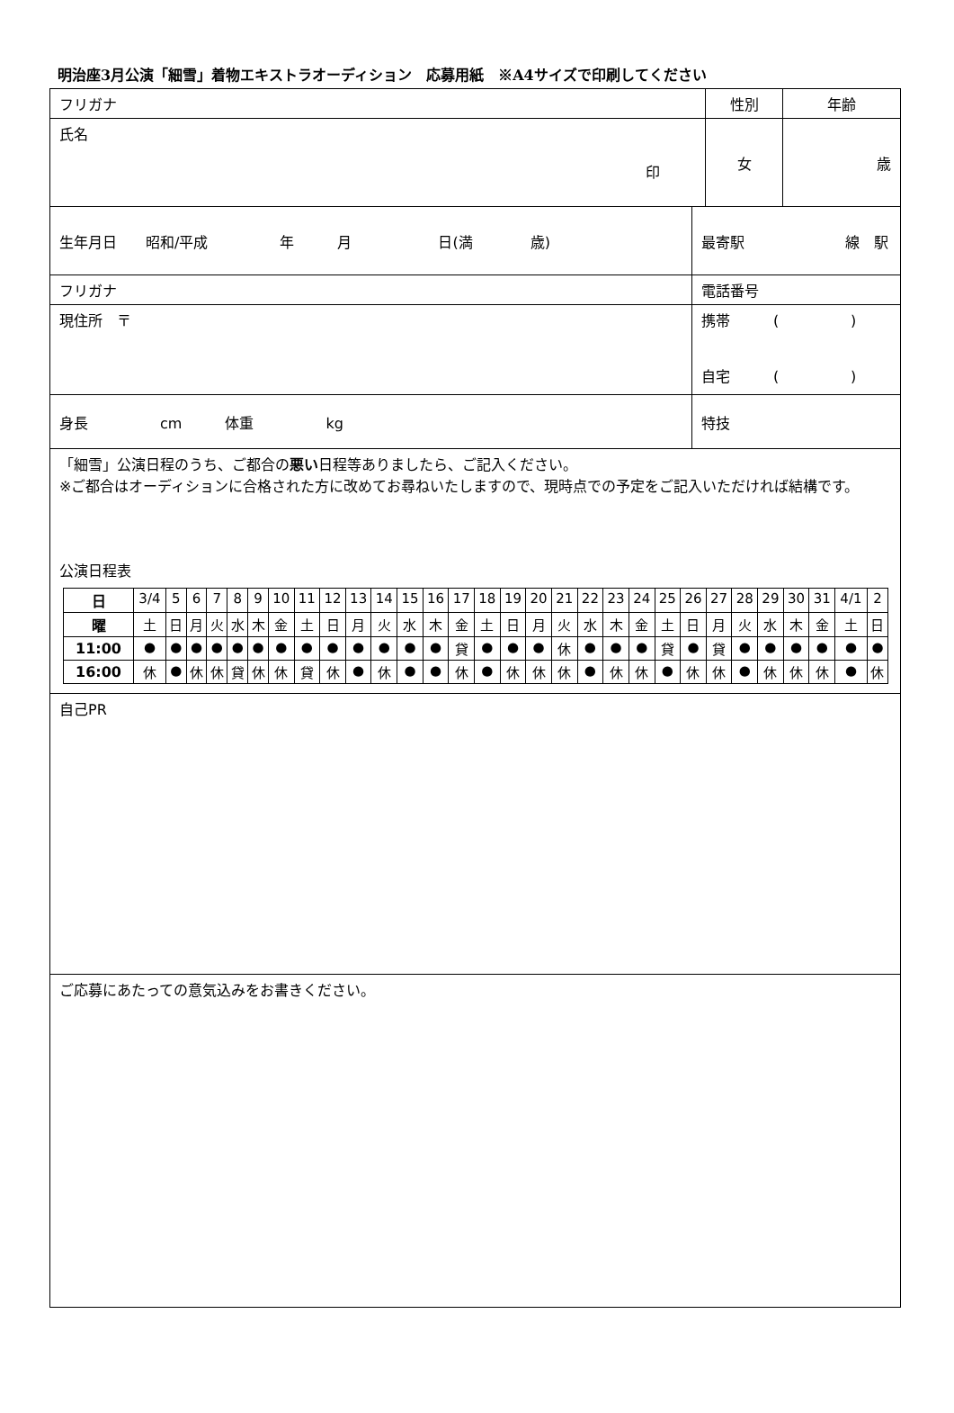明治座3月公演「細雪」着物エキストラオーディション　応募用紙　※A4サイズで印刷してください
| フリガナ | | | | 性別 | 年齢 |
| 氏名 印 | | | | 女 | 歳 |
| 生年月日 昭和/平成 年 月 日(満 歳) | | | 最寄駅 線 駅 | | |
| フリガナ | | 電話番号 | | | |
| 現住所 〒 | | 携帯 ( ) 自宅 ( ) | | | |
| 身長 cm 体重 kg | 特技 | | | | |
| 「細雪」公演日程のうち、ご都合の 悪い 日程等ありましたら、ご記入ください。 ※ご都合はオーディションに合格された方に改めてお尋ねいたしますので、現時点での予定をご記入いただければ結構です。 公演日程表 / 日 / 3/4 / 5 / 6 / 7 / 8 / 9 / 10 / 11 / 12 / 13 / 14 / 15 / 16 / 17 / 18 / 19 / 20 / 21 / 22 / 23 / 24 / 25 / 26 / 27 / 28 / 29 / 30 / 31 / 4/1 / 2 / / 曜 / 土 / 日 / 月 / 火 / 水 / 木 / 金 / 土 / 日 / 月 / 火 / 水 / 木 / 金 / 土 / 日 / 月 / 火 / 水 / 木 / 金 / 土 / 日 / 月 / 火 / 水 / 木 / 金 / 土 / 日 / / 11:00 / ● / ● / ● / ● / ● / ● / ● / ● / ● / ● / ● / ● / ● / 貸 / ● / ● / ● / 休 / ● / ● / ● / 貸 / ● / 貸 / ● / ● / ● / ● / ● / ● / / 16:00 / 休 / ● / 休 / 休 / 貸 / 休 / 休 / 貸 / 休 / ● / 休 / ● / ● / 休 / ● / 休 / 休 / 休 / ● / 休 / 休 / ● / 休 / 休 / ● / 休 / 休 / 休 / ● / 休 / | | | | | |
| 自己PR | | | | | |
| ご応募にあたっての意気込みをお書きください。 | | | | | |